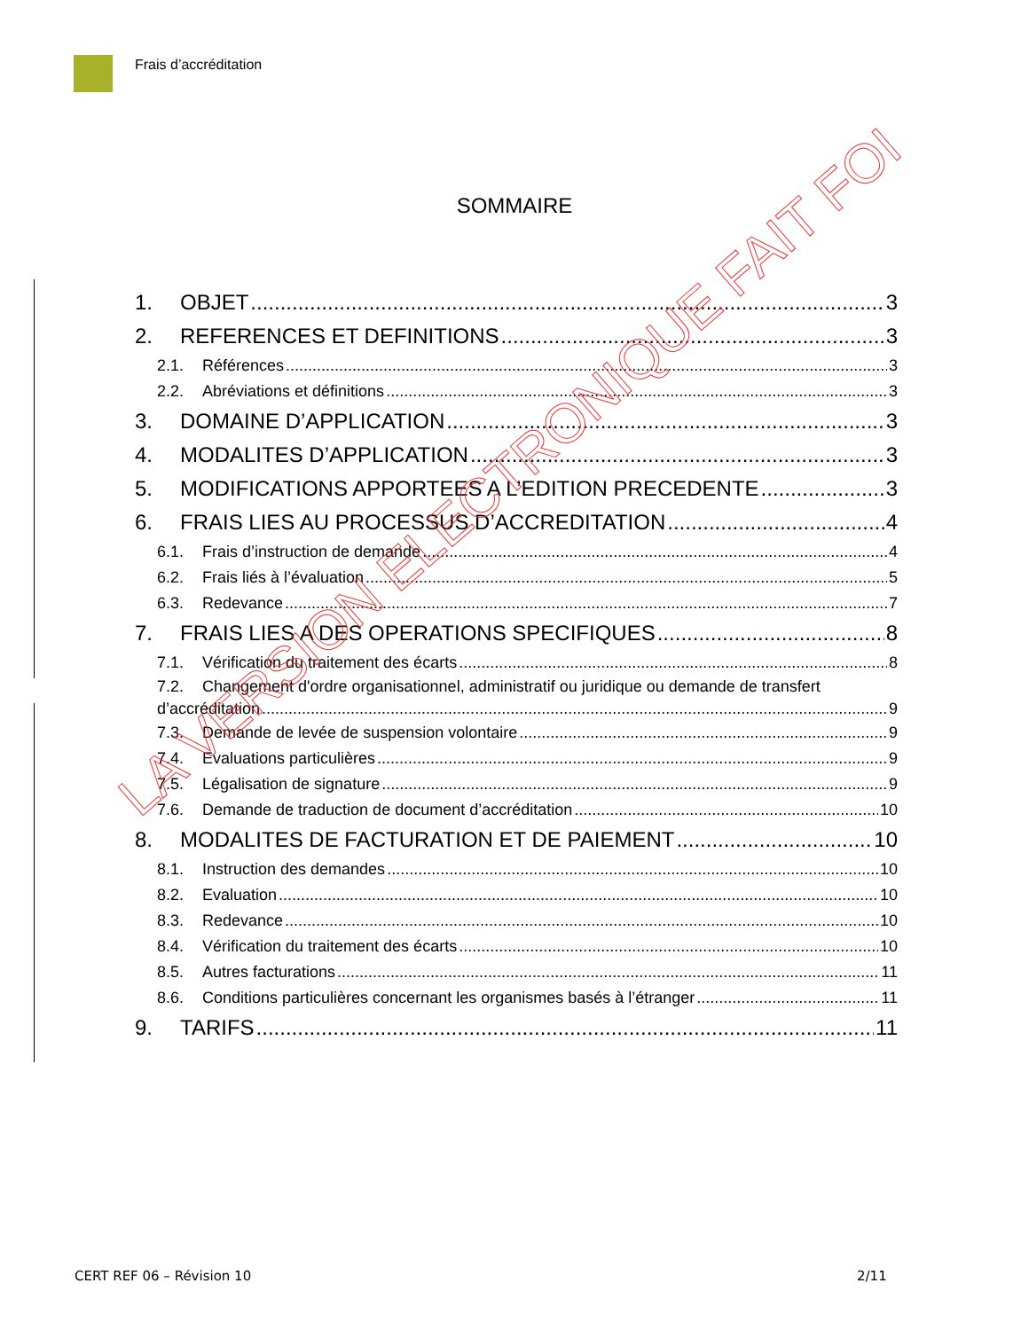Frais d’accréditation
SOMMAIRE
1. OBJET 3
2. REFERENCES ET DEFINITIONS 3
2.1. Références 3
2.2. Abréviations et définitions 3
3. DOMAINE D’APPLICATION 3
4. MODALITES D’APPLICATION 3
5. MODIFICATIONS APPORTEES A L’EDITION PRECEDENTE 3
6. FRAIS LIES AU PROCESSUS D’ACCREDITATION 4
6.1. Frais d’instruction de demande 4
6.2. Frais liés à l’évaluation 5
6.3. Redevance 7
7. FRAIS LIES A DES OPERATIONS SPECIFIQUES 8
7.1. Vérification du traitement des écarts 8
7.2. Changement d'ordre organisationnel, administratif ou juridique ou demande de transfert
d’accréditation 9
7.3. Demande de levée de suspension volontaire 9
7.4. Evaluations particulières 9
7.5. Légalisation de signature 9
7.6. Demande de traduction de document d’accréditation 10
8. MODALITES DE FACTURATION ET DE PAIEMENT 10
8.1. Instruction des demandes 10
8.2. Evaluation 10
8.3. Redevance 10
8.4. Vérification du traitement des écarts 10
8.5. Autres facturations 11
8.6. Conditions particulières concernant les organismes basés à l’étranger 11
9. TARIFS 11
LA VERSION ELECTRONIQUE FAIT FOI
CERT REF 06 – Révision 10 2/11